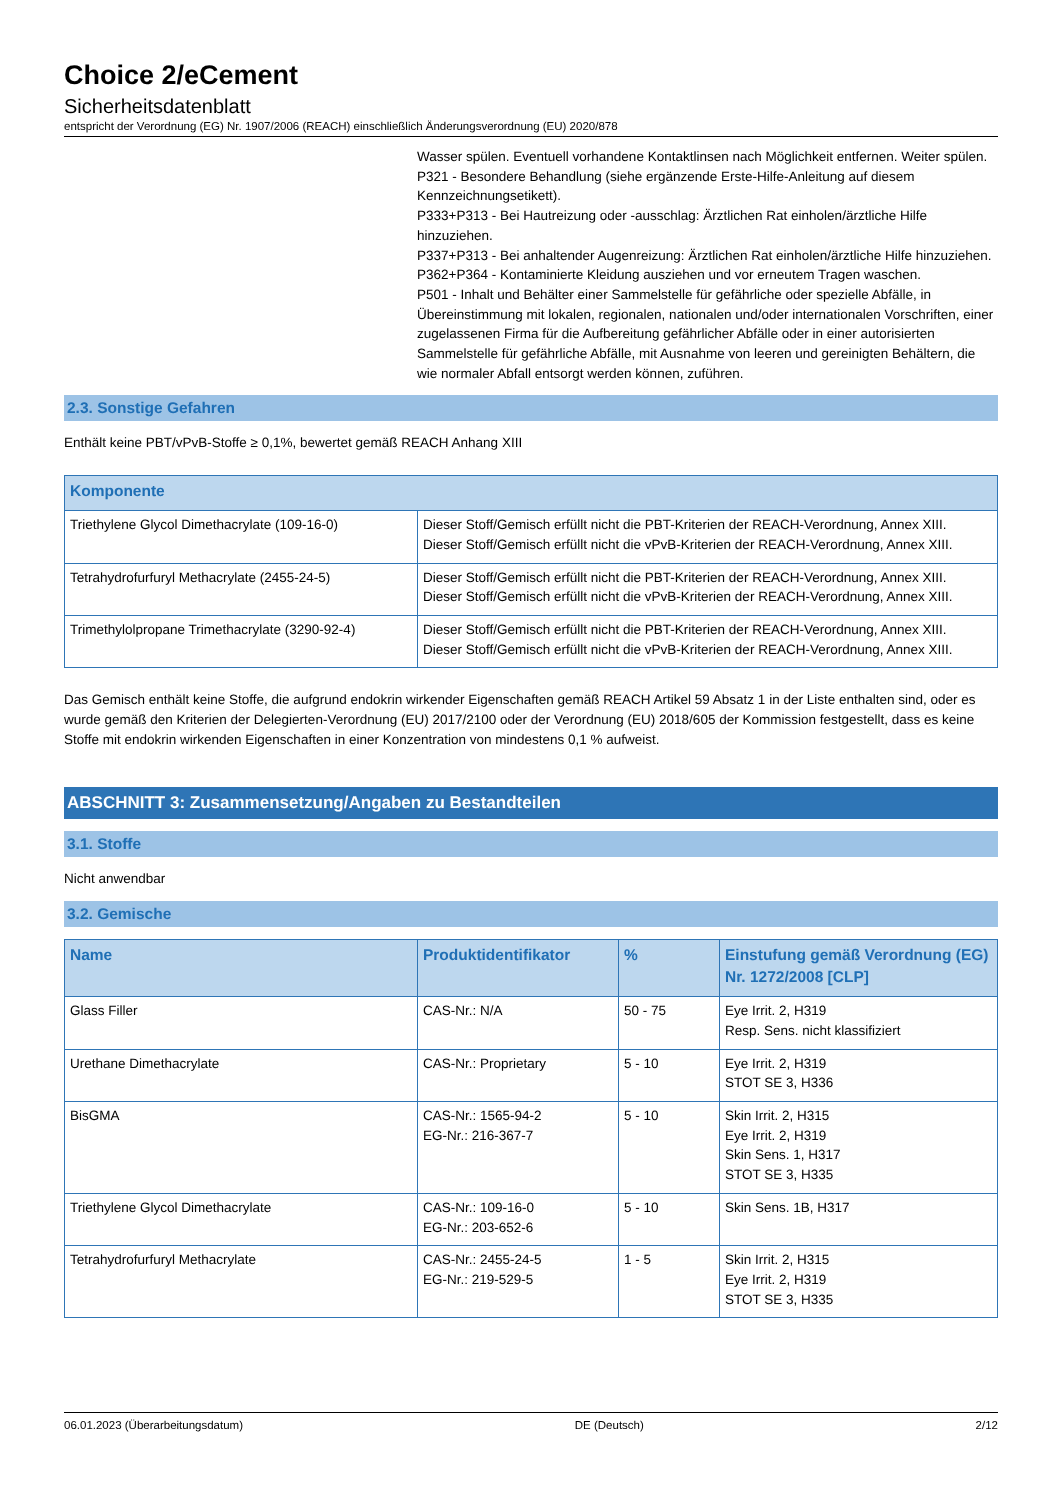Choice 2/eCement
Sicherheitsdatenblatt
entspricht der Verordnung (EG) Nr. 1907/2006 (REACH) einschließlich Änderungsverordnung (EU) 2020/878
Wasser spülen. Eventuell vorhandene Kontaktlinsen nach Möglichkeit entfernen. Weiter spülen.
P321 - Besondere Behandlung (siehe ergänzende Erste-Hilfe-Anleitung auf diesem Kennzeichnungsetikett).
P333+P313 - Bei Hautreizung oder -ausschlag: Ärztlichen Rat einholen/ärztliche Hilfe hinzuziehen.
P337+P313 - Bei anhaltender Augenreizung: Ärztlichen Rat einholen/ärztliche Hilfe hinzuziehen.
P362+P364 - Kontaminierte Kleidung ausziehen und vor erneutem Tragen waschen.
P501 - Inhalt und Behälter einer Sammelstelle für gefährliche oder spezielle Abfälle, in Übereinstimmung mit lokalen, regionalen, nationalen und/oder internationalen Vorschriften, einer zugelassenen Firma für die Aufbereitung gefährlicher Abfälle oder in einer autorisierten Sammelstelle für gefährliche Abfälle, mit Ausnahme von leeren und gereinigten Behältern, die wie normaler Abfall entsorgt werden können, zuführen.
2.3. Sonstige Gefahren
Enthält keine PBT/vPvB-Stoffe ≥ 0,1%, bewertet gemäß REACH Anhang XIII
| Komponente | |
| --- | --- |
| Triethylene Glycol Dimethacrylate (109-16-0) | Dieser Stoff/Gemisch erfüllt nicht die PBT-Kriterien der REACH-Verordnung, Annex XIII. Dieser Stoff/Gemisch erfüllt nicht die vPvB-Kriterien der REACH-Verordnung, Annex XIII. |
| Tetrahydrofurfuryl Methacrylate (2455-24-5) | Dieser Stoff/Gemisch erfüllt nicht die PBT-Kriterien der REACH-Verordnung, Annex XIII. Dieser Stoff/Gemisch erfüllt nicht die vPvB-Kriterien der REACH-Verordnung, Annex XIII. |
| Trimethylolpropane Trimethacrylate (3290-92-4) | Dieser Stoff/Gemisch erfüllt nicht die PBT-Kriterien der REACH-Verordnung, Annex XIII. Dieser Stoff/Gemisch erfüllt nicht die vPvB-Kriterien der REACH-Verordnung, Annex XIII. |
Das Gemisch enthält keine Stoffe, die aufgrund endokrin wirkender Eigenschaften gemäß REACH Artikel 59 Absatz 1 in der Liste enthalten sind, oder es wurde gemäß den Kriterien der Delegierten-Verordnung (EU) 2017/2100 oder der Verordnung (EU) 2018/605 der Kommission festgestellt, dass es keine Stoffe mit endokrin wirkenden Eigenschaften in einer Konzentration von mindestens 0,1 % aufweist.
ABSCHNITT 3: Zusammensetzung/Angaben zu Bestandteilen
3.1. Stoffe
Nicht anwendbar
3.2. Gemische
| Name | Produktidentifikator | % | Einstufung gemäß Verordnung (EG) Nr. 1272/2008 [CLP] |
| --- | --- | --- | --- |
| Glass Filler | CAS-Nr.: N/A | 50 - 75 | Eye Irrit. 2, H319 Resp. Sens. nicht klassifiziert |
| Urethane Dimethacrylate | CAS-Nr.: Proprietary | 5 - 10 | Eye Irrit. 2, H319 STOT SE 3, H336 |
| BisGMA | CAS-Nr.: 1565-94-2 EG-Nr.: 216-367-7 | 5 - 10 | Skin Irrit. 2, H315 Eye Irrit. 2, H319 Skin Sens. 1, H317 STOT SE 3, H335 |
| Triethylene Glycol Dimethacrylate | CAS-Nr.: 109-16-0 EG-Nr.: 203-652-6 | 5 - 10 | Skin Sens. 1B, H317 |
| Tetrahydrofurfuryl Methacrylate | CAS-Nr.: 2455-24-5 EG-Nr.: 219-529-5 | 1 - 5 | Skin Irrit. 2, H315 Eye Irrit. 2, H319 STOT SE 3, H335 |
06.01.2023 (Überarbeitungsdatum) DE (Deutsch) 2/12